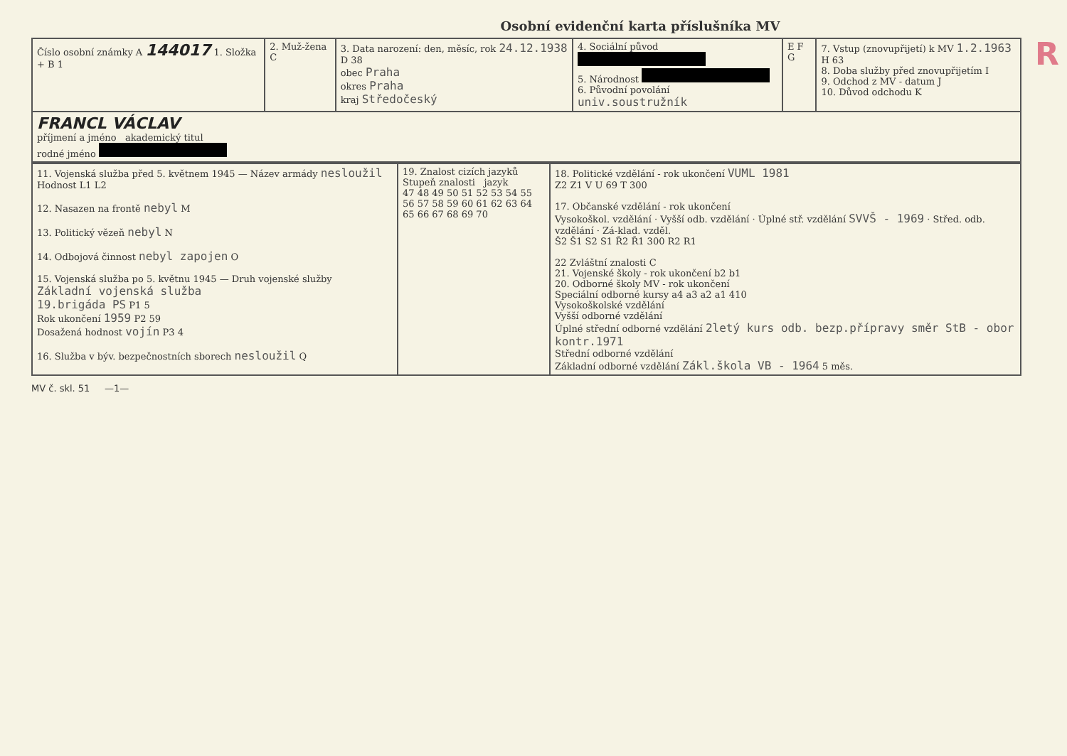R
Osobní evidenční karta příslušníka MV
| Číslo osobní známky A 144017 1. Složka + B 1 | 2. Muž-žena C | 3. Data narození: den, měsíc, rok 24.12.1938 D 38 obec Praha okres Praha kraj Středočeský | 4. Sociální původ 5. Národnost 6. Původní povolání univ.soustružník | E F G | 7. Vstup (znovupřijetí) k MV 1.2.1963 H 63 8. Doba služby před znovupřijetím I 9. Odchod z MV - datum J 10. Důvod odchodu K |
| FRANCL VÁCLAV příjmení a jméno akademický titul rodné jméno | | | | | |
| 11. Vojenská služba před 5. květnem 1945 — Název armády nesloužil Hodnost L1 L2 12. Nasazen na frontě nebyl M 13. Politický vězeň nebyl N 14. Odbojová činnost nebyl zapojen O 15. Vojenská služba po 5. květnu 1945 — Druh vojenské služby Základní vojenská služba 19.brigáda PS P1 5 Rok ukončení 1959 P2 59 Dosažená hodnost vojín P3 4 16. Služba v býv. bezpečnostních sborech nesloužil Q | 19. Znalost cizích jazyků Stupeň znalosti jazyk 47 48 49 50 51 52 53 54 55 56 57 58 59 60 61 62 63 64 65 66 67 68 69 70 | 18. Politické vzdělání - rok ukončení VUML 1981 Z2 Z1 V U 69 T 300 17. Občanské vzdělání - rok ukončení Vysokoškol. vzdělání · Vyšší odb. vzdělání · Úplné stř. vzdělání SVVŠ - 1969 · Střed. odb. vzdělání · Zá-klad. vzděl. Š2 Š1 S2 S1 Ř2 Ř1 300 R2 R1 22 Zvláštní znalosti C 21. Vojenské školy - rok ukončení b2 b1 20. Odborné školy MV - rok ukončení Speciální odborné kursy a4 a3 a2 a1 410 Vysokoškolské vzdělání Vyšší odborné vzdělání Úplné střední odborné vzdělání 2letý kurs odb. bezp.přípravy směr StB - obor kontr.1971 Střední odborné vzdělání Základní odborné vzdělání Zákl.škola VB - 1964 5 měs. |
MV č. skl. 51 —1—